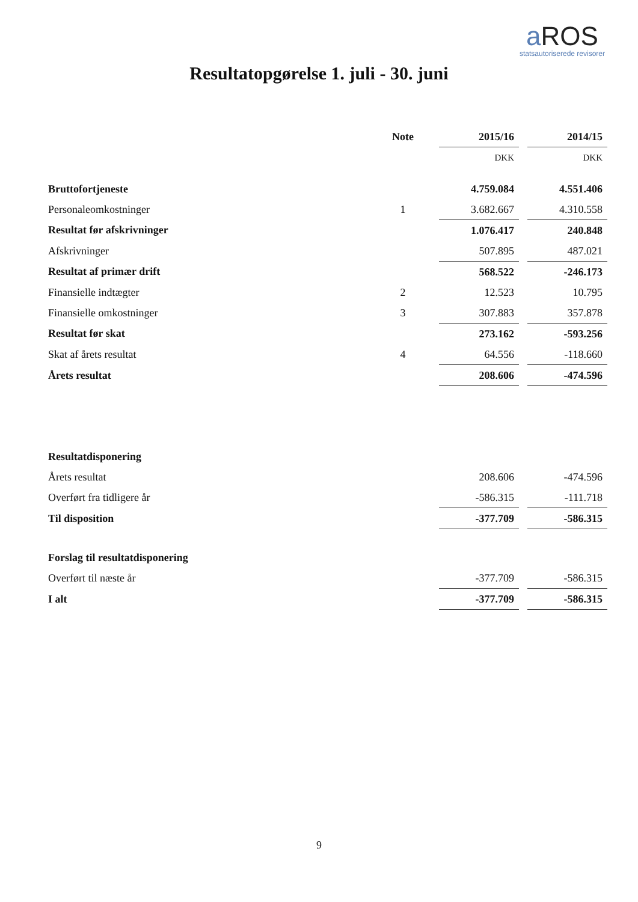aROS
statsautoriserede revisorer
Resultatopgørelse 1. juli - 30. juni
| | Note | 2015/16 | | 2014/15 |
| --- | --- | --- | --- | --- |
| | | DKK | | DKK |
| Bruttofortjeneste | | 4.759.084 | | 4.551.406 |
| Personaleomkostninger | 1 | 3.682.667 | | 4.310.558 |
| Resultat før afskrivninger | | 1.076.417 | | 240.848 |
| Afskrivninger | | 507.895 | | 487.021 |
| Resultat af primær drift | | 568.522 | | -246.173 |
| Finansielle indtægter | 2 | 12.523 | | 10.795 |
| Finansielle omkostninger | 3 | 307.883 | | 357.878 |
| Resultat før skat | | 273.162 | | -593.256 |
| Skat af årets resultat | 4 | 64.556 | | -118.660 |
| Årets resultat | | 208.606 | | -474.596 |
| Resultatdisponering | | | | |
| Årets resultat | | 208.606 | | -474.596 |
| Overført fra tidligere år | | -586.315 | | -111.718 |
| Til disposition | | -377.709 | | -586.315 |
| Forslag til resultatdisponering | | | | |
| Overført til næste år | | -377.709 | | -586.315 |
| I alt | | -377.709 | | -586.315 |
9